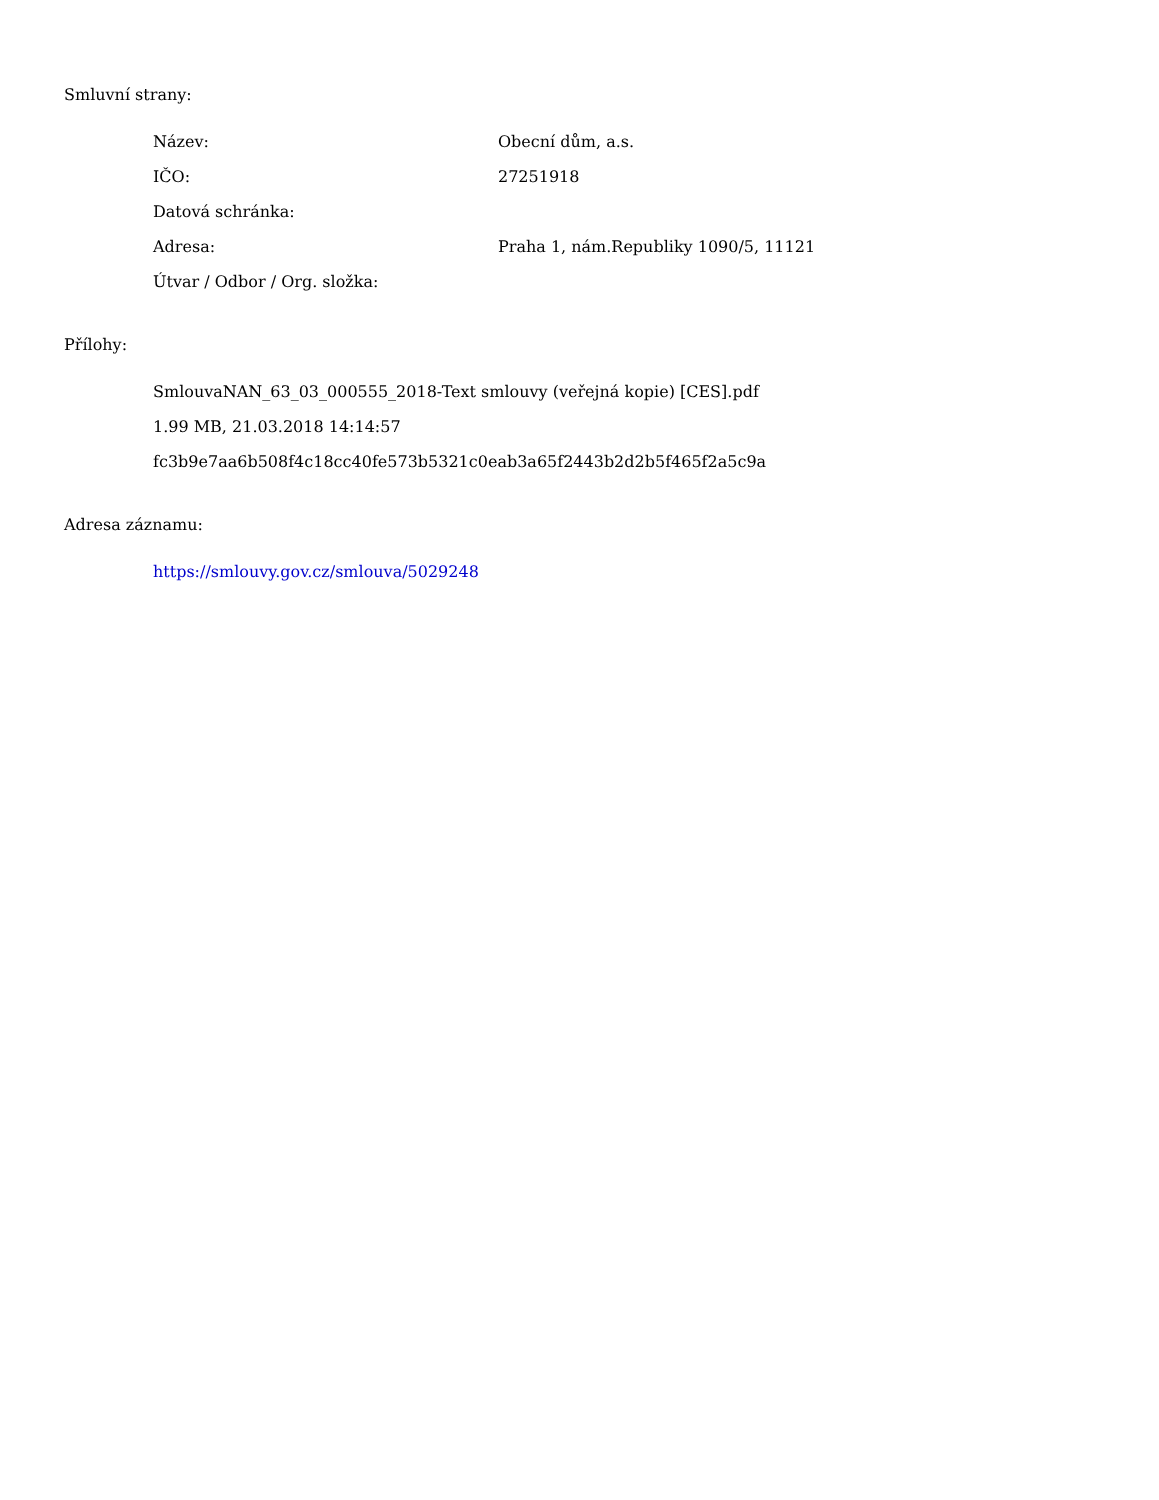Smluvní strany:
| Název: | Obecní dům, a.s. |
| IČO: | 27251918 |
| Datová schránka: | |
| Adresa: | Praha 1, nám.Republiky 1090/5, 11121 |
| Útvar / Odbor / Org. složka: | |
Přílohy:
SmlouvaNAN_63_03_000555_2018-Text smlouvy (veřejná kopie) [CES].pdf
1.99 MB, 21.03.2018 14:14:57
fc3b9e7aa6b508f4c18cc40fe573b5321c0eab3a65f2443b2d2b5f465f2a5c9a
Adresa záznamu:
https://smlouvy.gov.cz/smlouva/5029248